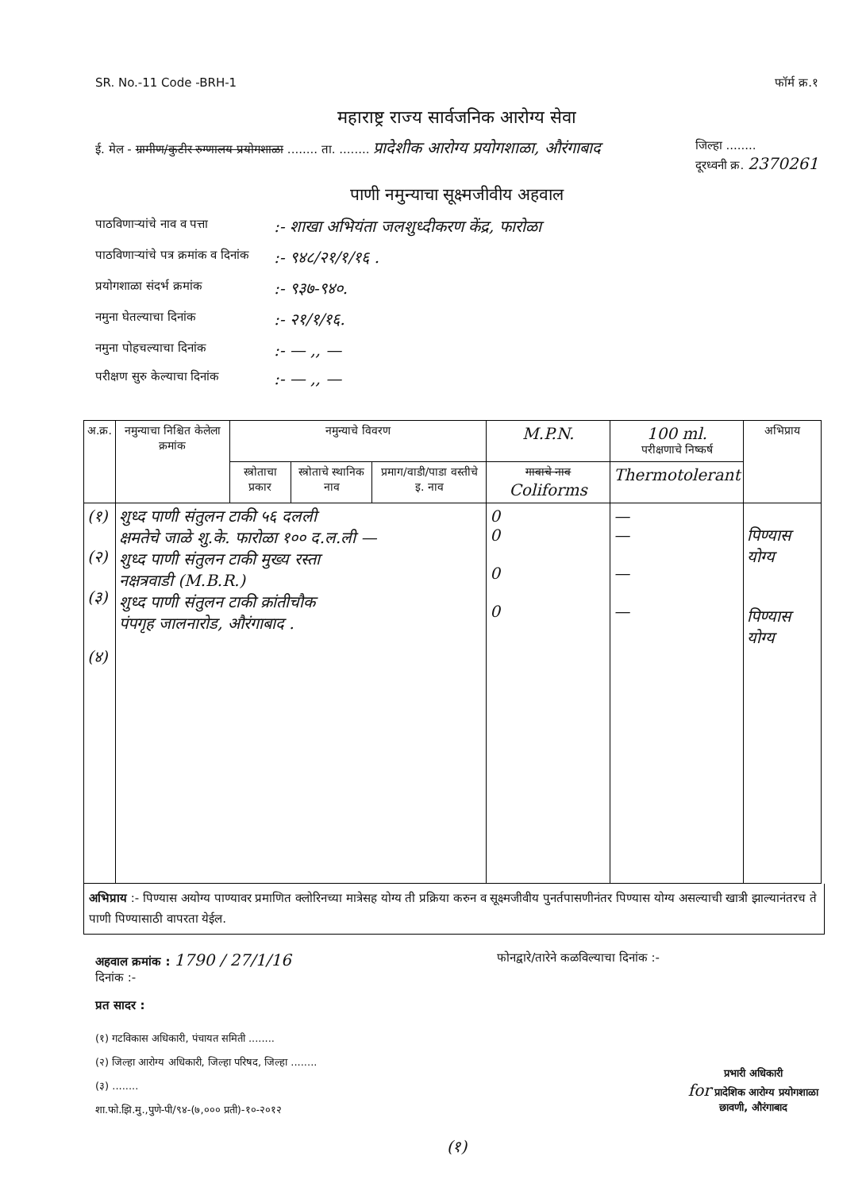SR. No.-11 Code -BRH-1 फॉर्म क्र.१
महाराष्ट्र राज्य सार्वजनिक आरोग्य सेवा
ई. मेल - ग्रामीण/कुटीर रुग्णालय प्रयोगशाळा ........ ता. ........ प्रादेशीक आरोग्य प्रयोगशाळा, औरंगाबाद जिल्हा ........
दूरध्वनी क्र. 2370261
पाणी नमुन्याचा सूक्ष्मजीवीय अहवाल
पाठविणाऱ्यांचे नाव व पत्ता:- शाखा अभियंता जलशुध्दीकरण केंद्र, फारोळा
पाठविणाऱ्यांचे पत्र क्रमांक व दिनांक:- ९४८/२१/१/१६ .
प्रयोगशाळा संदर्भ क्रमांक:- ९३७-९४०.
नमुना घेतल्याचा दिनांक:- २१/१/१६.
नमुना पोहचल्याचा दिनांक:- — ,, —
परीक्षण सुरु केल्याचा दिनांक:- — ,, —
| अ.क्र. | नमुन्याचा निश्चित केलेला क्रमांक | नमुन्याचे विवरण | | | M.P.N. | 100 ml. परीक्षणाचे निष्कर्ष | अभिप्राय |
| --- | --- | --- | --- | --- | --- | --- | --- |
| | | स्त्रोताचा प्रकार | स्त्रोताचे स्थानिक नाव | प्रमाग/वाडी/पाडा वस्तीचे इ. नाव | गावाचे नाव Coliforms | Thermotolerant | |
| (१) (२) (३) (४) | शुध्द पाणी संतुलन टाकी ५६ दलली क्षमतेचे जाळे शु.के. फारोळा १०० द.ल.ली — शुध्द पाणी संतुलन टाकी मुख्य रस्ता नक्षत्रवाडी (M.B.R.) शुध्द पाणी संतुलन टाकी क्रांतीचौक पंपगृह जालनारोड, औरंगाबाद . | | | | 0 0 0 0 | — — — — | पिण्यास योग्य पिण्यास योग्य |
अभिप्राय :- पिण्यास अयोग्य पाण्यावर प्रमाणित क्लोरिनच्या मात्रेसह योग्य ती प्रक्रिया करुन व सूक्ष्मजीवीय पुनर्तपासणीनंतर पिण्यास योग्य असल्याची खात्री झाल्यानंतरच ते पाणी पिण्यासाठी वापरता येईल.
अहवाल क्रमांक : 1790 / 27/1/16
दिनांक :- फोनद्वारे/तारेने कळविल्याचा दिनांक :-
प्रत सादर :
(१) गटविकास अधिकारी, पंचायत समिती ........
(२) जिल्हा आरोग्य अधिकारी, जिल्हा परिषद, जिल्हा ........
(३) ........
शा.फो.झि.मु.,पुणे-पी/९४-(७,००० प्रती)-१०-२०१२
प्रभारी अधिकारी
for प्रादेशिक आरोग्य प्रयोगशाळा
छावणी, औरंगाबाद
(१)